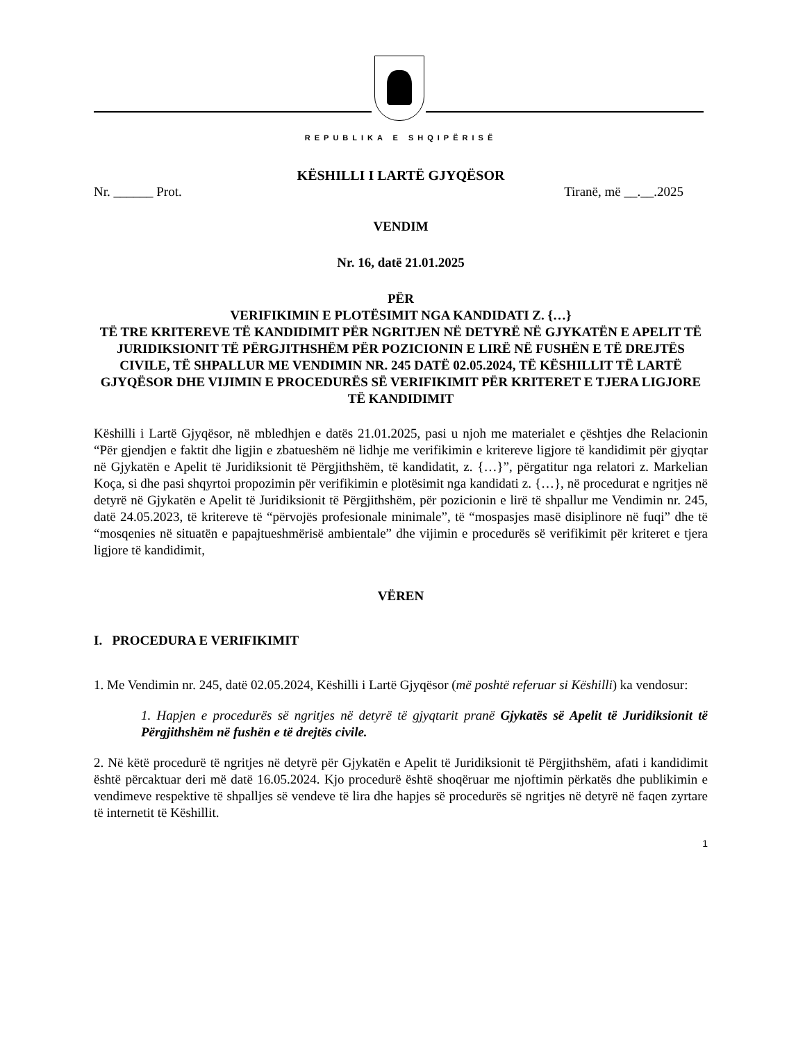REPUBLIKA E SHQIPËRISË
KËSHILLI I LARTË GJYQËSOR
Nr. ______ Prot. Tiranë, më __.__.2025
VENDIM
Nr. 16, datë 21.01.2025
PËR
VERIFIKIMIN E PLOTËSIMIT NGA KANDIDATI Z. {…}
TË TRE KRITEREVE TË KANDIDIMIT PËR NGRITJEN NË DETYRË NË GJYKATËN E APELIT TË JURIDIKSIONIT TË PËRGJITHSHËM PËR POZICIONIN E LIRË NË FUSHËN E TË DREJTËS CIVILE, TË SHPALLUR ME VENDIMIN NR. 245 DATË 02.05.2024, TË KËSHILLIT TË LARTË GJYQËSOR DHE VIJIMIN E PROCEDURËS SË VERIFIKIMIT PËR KRITERET E TJERA LIGJORE TË KANDIDIMIT
Këshilli i Lartë Gjyqësor, në mbledhjen e datës 21.01.2025, pasi u njoh me materialet e çështjes dhe Relacionin “Për gjendjen e faktit dhe ligjin e zbatueshëm në lidhje me verifikimin e kritereve ligjore të kandidimit për gjyqtar në Gjykatën e Apelit të Juridiksionit të Përgjithshëm, të kandidatit, z. {…}”, përgatitur nga relatori z. Markelian Koça, si dhe pasi shqyrtoi propozimin për verifikimin e plotësimit nga kandidati z. {…}, në procedurat e ngritjes në detyrë në Gjykatën e Apelit të Juridiksionit të Përgjithshëm, për pozicionin e lirë të shpallur me Vendimin nr. 245, datë 24.05.2023, të kritereve të “përvojës profesionale minimale”, të “mospasjes masë disiplinore në fuqi” dhe të “mosqenies në situatën e papajtueshmërisë ambientale” dhe vijimin e procedurës së verifikimit për kriteret e tjera ligjore të kandidimit,
VËREN
I. PROCEDURA E VERIFIKIMIT
1. Me Vendimin nr. 245, datë 02.05.2024, Këshilli i Lartë Gjyqësor (më poshtë referuar si Këshilli) ka vendosur:
1. Hapjen e procedurës së ngritjes në detyrë të gjyqtarit pranë Gjykatës së Apelit të Juridiksionit të Përgjithshëm në fushën e të drejtës civile.
2. Në këtë procedurë të ngritjes në detyrë për Gjykatën e Apelit të Juridiksionit të Përgjithshëm, afati i kandidimit është përcaktuar deri më datë 16.05.2024. Kjo procedurë është shoqëruar me njoftimin përkatës dhe publikimin e vendimeve respektive të shpalljes së vendeve të lira dhe hapjes së procedurës së ngritjes në detyrë në faqen zyrtare të internetit të Këshillit.
1